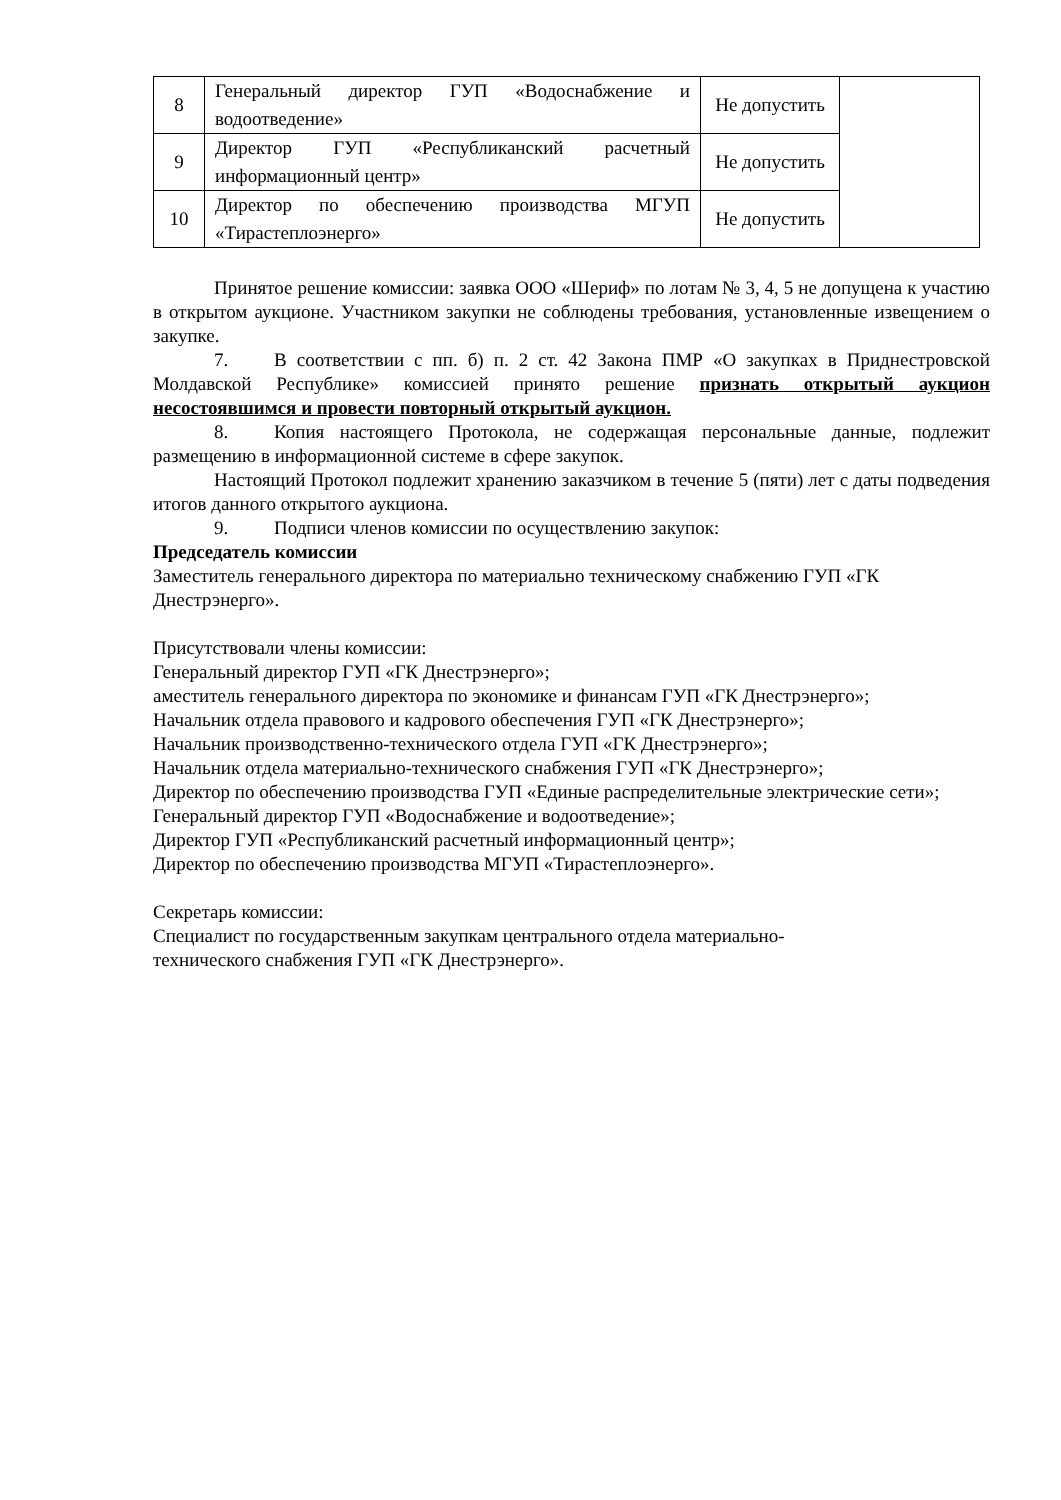| 8 | Генеральный директор ГУП «Водоснабжение и водоотведение» | Не допустить | |
| 9 | Директор ГУП «Республиканский расчетный информационный центр» | Не допустить | |
| 10 | Директор по обеспечению производства МГУП «Тирастеплоэнерго» | Не допустить | |
Принятое решение комиссии: заявка ООО «Шериф» по лотам № 3, 4, 5 не допущена к участию в открытом аукционе. Участником закупки не соблюдены требования, установленные извещением о закупке.
7. В соответствии с пп. б) п. 2 ст. 42 Закона ПМР «О закупках в Приднестровской Молдавской Республике» комиссией принято решение признать открытый аукцион несостоявшимся и провести повторный открытый аукцион.
8. Копия настоящего Протокола, не содержащая персональные данные, подлежит размещению в информационной системе в сфере закупок.
Настоящий Протокол подлежит хранению заказчиком в течение 5 (пяти) лет с даты подведения итогов данного открытого аукциона.
9. Подписи членов комиссии по осуществлению закупок:
Председатель комиссии
Заместитель генерального директора по материально техническому снабжению ГУП «ГК Днестрэнерго».
Присутствовали члены комиссии:
Генеральный директор ГУП «ГК Днестрэнерго»;
аместитель генерального директора по экономике и финансам ГУП «ГК Днестрэнерго»;
Начальник отдела правового и кадрового обеспечения ГУП «ГК Днестрэнерго»;
Начальник производственно-технического отдела ГУП «ГК Днестрэнерго»;
Начальник отдела материально-технического снабжения ГУП «ГК Днестрэнерго»;
Директор по обеспечению производства ГУП «Единые распределительные электрические сети»;
Генеральный директор ГУП «Водоснабжение и водоотведение»;
Директор ГУП «Республиканский расчетный информационный центр»;
Директор по обеспечению производства МГУП «Тирастеплоэнерго».
Секретарь комиссии:
Специалист по государственным закупкам центрального отдела материально-
технического снабжения ГУП «ГК Днестрэнерго».